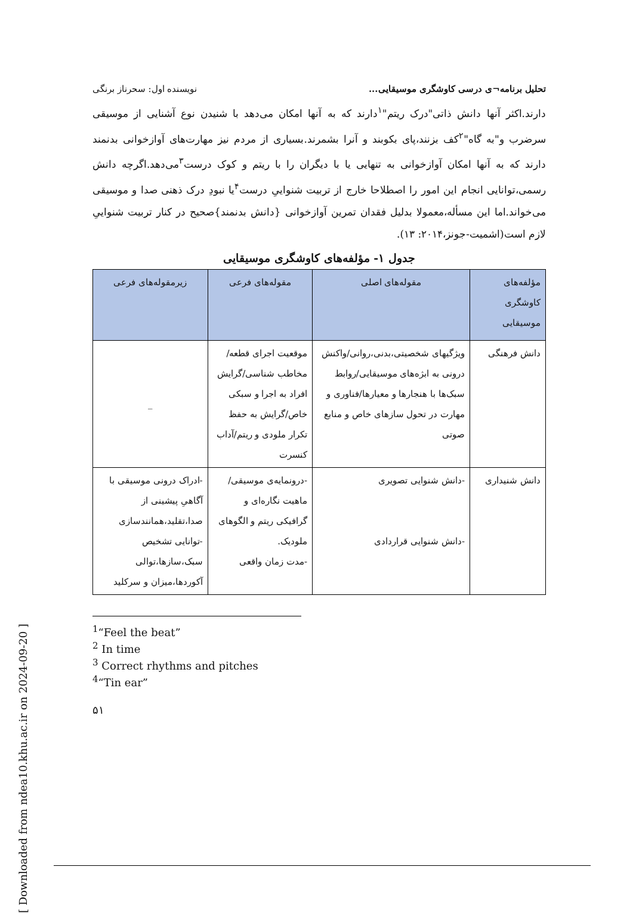تحلیل برنامه¬ی درسی کاوشگری موسیقایی... نویسنده اول: سحرناز برنگی
دارند.اکثر آنها دانش ذاتی"درک ریتم"<sup>۱</sup>دارند که به آنها امکان می‌دهد با شنیدن نوع آشنایی از موسیقی سرضرب و"به گاه"<sup>۲</sup>کف بزنند،پای بکوبند و آنرا بشمرند.بسیاری از مردم نیز مهارت‌های آوازخوانی بدنمند دارند که به آنها امکان آوازخوانی به تنهایی یا با دیگران را با ریتم و کوک درست<sup>۳</sup>می‌دهد.اگرچه دانش رسمی،توانایی انجام این امور را اصطلاحا خارج از تربیت شنواییِ درست<sup>۴</sup>یا نبودِ درک ذهنی صدا و موسیقی می‌خواند.اما این مسأله،معمولا بدلیل فقدان تمرین آوازخوانی {دانش بدنمند}صحیح در کنار تربیت شنواییِ لازم است(اشمیت-جونز،۲۰۱۴: ۱۳).
جدول ۱- مؤلفه‌های کاوشگری موسیقایی
| مؤلفه‌های کاوشگری موسیقایی | مقوله‌های اصلی | مقوله‌های فرعی | زیرمقوله‌های فرعی |
| --- | --- | --- | --- |
| دانش فرهنگی | ویژگیهای شخصیتی،بدنی،روانی/واکنش درونی به ابژه‌های موسیقایی/روابط سبک‌ها با هنجارها و معیارها/فناوری و مهارت در تحول سازهای خاص و منابع صوتی | موقعیت اجرای قطعه/مخاطب شناسی/گرایش افراد به اجرا و سبکی خاص/گرایش به حفظ تکرار ملودی و ریتم/آداب کنسرت | _ |
| دانش شنیداری | -دانش شنوایی تصویری -دانش شنوایی قراردادی | -درونمایه‌ی موسیقی/ماهیت نگاره‌ای و گرافیکی ریتم و الگوهای ملودیک. -مدت زمان واقعی | -ادراک درونی موسیقی با آگاهیِ پیشینی از صدا،تقلید،همانندسازی -توانایی تشخیص سبک،سازها،توالی آکوردها،میزان و سرکلید |
<sup>1</sup> “Feel the beat”
<sup>2</sup> In time
<sup>3</sup> Correct rhythms and pitches
<sup>4</sup> “Tin ear”
۵۱
[ Downloaded from ndea10.khu.ac.ir on 2024-09-20 ]